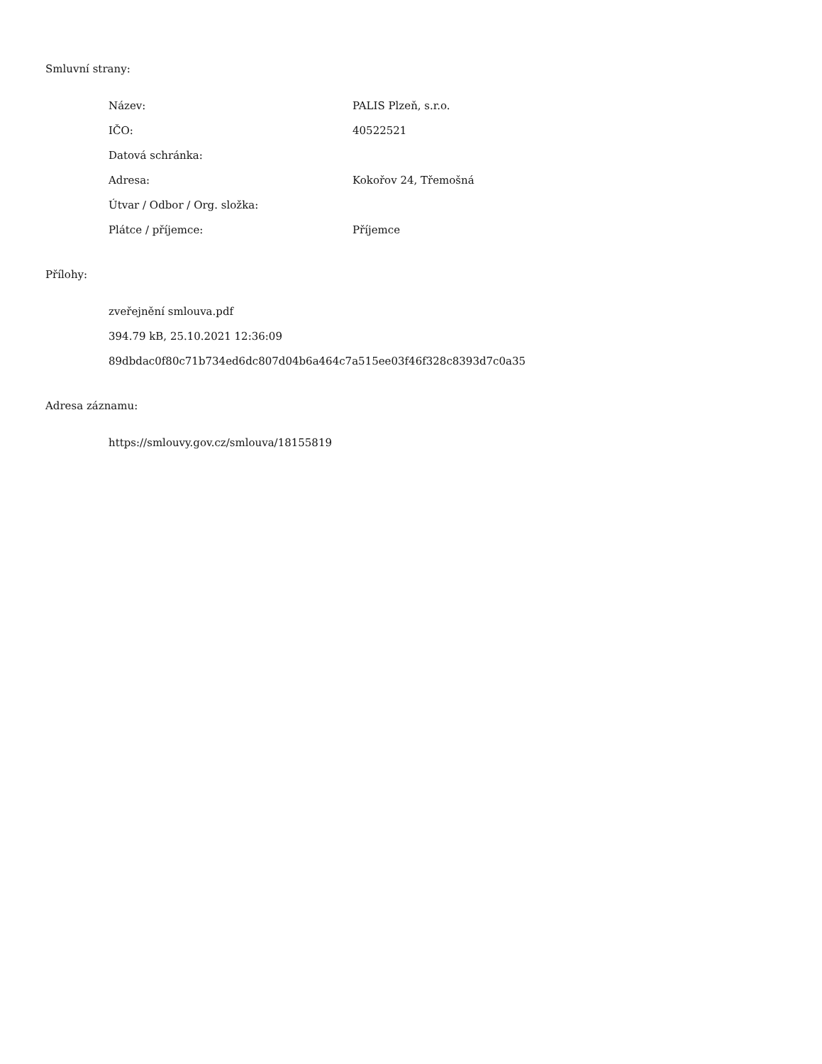Smluvní strany:
| Název: | PALIS Plzeň, s.r.o. |
| IČO: | 40522521 |
| Datová schránka: | |
| Adresa: | Kokořov 24, Třemošná |
| Útvar / Odbor / Org. složka: | |
| Plátce / příjemce: | Příjemce |
Přílohy:
zveřejnění smlouva.pdf
394.79 kB, 25.10.2021 12:36:09
89dbdac0f80c71b734ed6dc807d04b6a464c7a515ee03f46f328c8393d7c0a35
Adresa záznamu:
https://smlouvy.gov.cz/smlouva/18155819